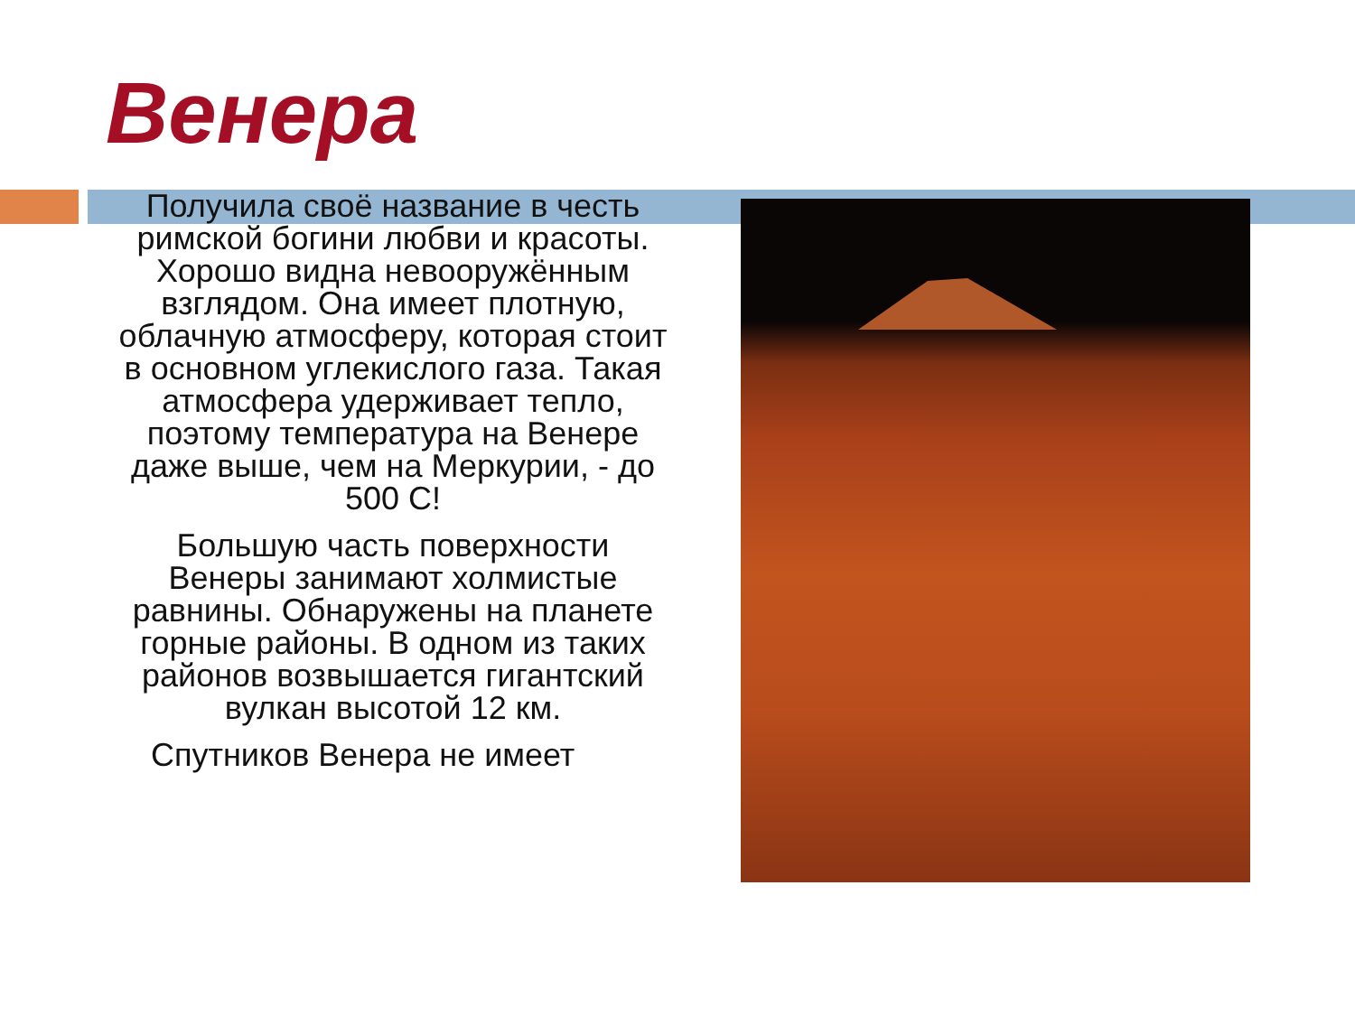Венера
Получила своё название в честь римской богини любви и красоты. Хорошо видна невооружённым взглядом. Она имеет плотную, облачную атмосферу, которая стоит в основном углекислого газа. Такая атмосфера удерживает тепло, поэтому температура на Венере даже выше, чем на Меркурии, - до 500 С!
Большую часть поверхности Венеры занимают холмистые равнины. Обнаружены на планете горные районы. В одном из таких районов возвышается гигантский вулкан высотой 12 км.
Спутников Венера не имеет